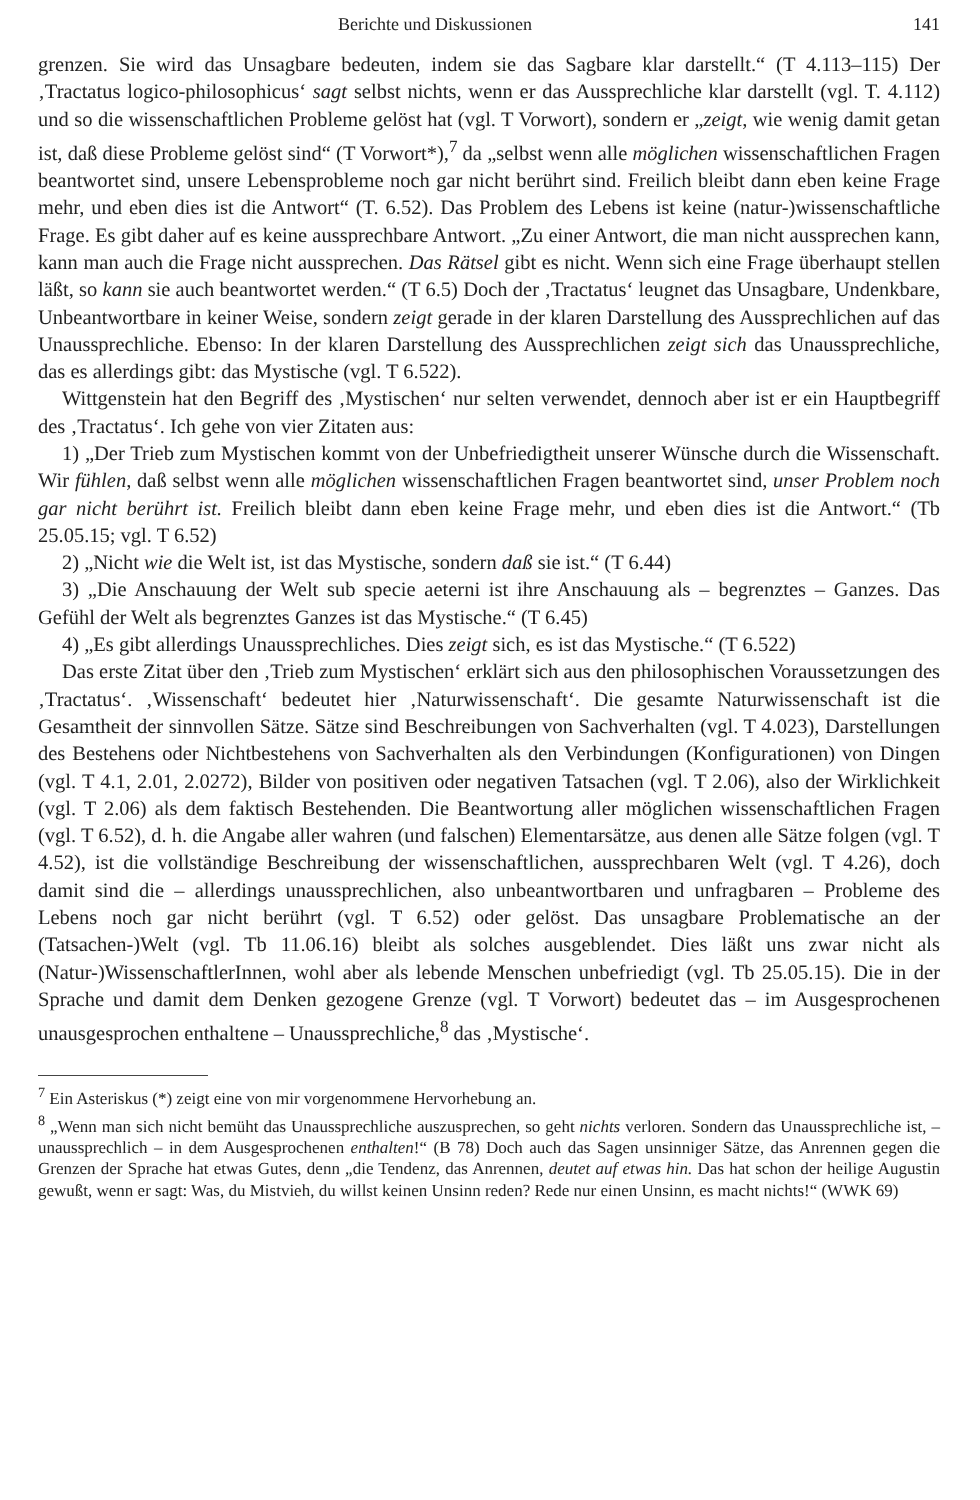Berichte und Diskussionen 141
grenzen. Sie wird das Unsagbare bedeuten, indem sie das Sagbare klar darstellt.“ (T 4.113–115) Der ‚Tractatus logico-philosophicus‘ sagt selbst nichts, wenn er das Aussprechliche klar darstellt (vgl. T. 4.112) und so die wissenschaftlichen Probleme gelöst hat (vgl. T Vorwort), sondern er „zeigt, wie wenig damit getan ist, daß diese Probleme gelöst sind“ (T Vorwort*),<sup>7</sup> da „selbst wenn alle möglichen wissenschaftlichen Fragen beantwortet sind, unsere Lebensprobleme noch gar nicht berührt sind. Freilich bleibt dann eben keine Frage mehr, und eben dies ist die Antwort“ (T. 6.52). Das Problem des Lebens ist keine (natur-)wissenschaftliche Frage. Es gibt daher auf es keine aussprechbare Antwort. „Zu einer Antwort, die man nicht aussprechen kann, kann man auch die Frage nicht aussprechen. Das Rätsel gibt es nicht. Wenn sich eine Frage überhaupt stellen läßt, so kann sie auch beantwortet werden.“ (T 6.5) Doch der ‚Tractatus‘ leugnet das Unsagbare, Undenkbare, Unbeantwortbare in keiner Weise, sondern zeigt gerade in der klaren Darstellung des Aussprechlichen auf das Unaussprechliche. Ebenso: In der klaren Darstellung des Aussprechlichen zeigt sich das Unaussprechliche, das es allerdings gibt: das Mystische (vgl. T 6.522).
Wittgenstein hat den Begriff des ‚Mystischen‘ nur selten verwendet, dennoch aber ist er ein Hauptbegriff des ‚Tractatus‘. Ich gehe von vier Zitaten aus:
1) „Der Trieb zum Mystischen kommt von der Unbefriedigtheit unserer Wünsche durch die Wissenschaft. Wir fühlen, daß selbst wenn alle möglichen wissenschaftlichen Fragen beantwortet sind, unser Problem noch gar nicht berührt ist. Freilich bleibt dann eben keine Frage mehr, und eben dies ist die Antwort.“ (Tb 25.05.15; vgl. T 6.52)
2) „Nicht wie die Welt ist, ist das Mystische, sondern daß sie ist.“ (T 6.44)
3) „Die Anschauung der Welt sub specie aeterni ist ihre Anschauung als – begrenztes – Ganzes. Das Gefühl der Welt als begrenztes Ganzes ist das Mystische.“ (T 6.45)
4) „Es gibt allerdings Unaussprechliches. Dies zeigt sich, es ist das Mystische.“ (T 6.522)
Das erste Zitat über den ‚Trieb zum Mystischen‘ erklärt sich aus den philosophischen Voraussetzungen des ‚Tractatus‘. ‚Wissenschaft‘ bedeutet hier ‚Naturwissenschaft‘. Die gesamte Naturwissenschaft ist die Gesamtheit der sinnvollen Sätze. Sätze sind Beschreibungen von Sachverhalten (vgl. T 4.023), Darstellungen des Bestehens oder Nichtbestehens von Sachverhalten als den Verbindungen (Konfigurationen) von Dingen (vgl. T 4.1, 2.01, 2.0272), Bilder von positiven oder negativen Tatsachen (vgl. T 2.06), also der Wirklichkeit (vgl. T 2.06) als dem faktisch Bestehenden. Die Beantwortung aller möglichen wissenschaftlichen Fragen (vgl. T 6.52), d. h. die Angabe aller wahren (und falschen) Elementarsätze, aus denen alle Sätze folgen (vgl. T 4.52), ist die vollständige Beschreibung der wissenschaftlichen, aussprechbaren Welt (vgl. T 4.26), doch damit sind die – allerdings unaussprechlichen, also unbeantwortbaren und unfragbaren – Probleme des Lebens noch gar nicht berührt (vgl. T 6.52) oder gelöst. Das unsagbare Problematische an der (Tatsachen-)Welt (vgl. Tb 11.06.16) bleibt als solches ausgeblendet. Dies läßt uns zwar nicht als (Natur-)WissenschaftlerInnen, wohl aber als lebende Menschen unbefriedigt (vgl. Tb 25.05.15). Die in der Sprache und damit dem Denken gezogene Grenze (vgl. T Vorwort) bedeutet das – im Ausgesprochenen unausgesprochen enthaltene – Unaussprechliche,<sup>8</sup> das ‚Mystische‘.
<sup>7</sup> Ein Asteriskus (*) zeigt eine von mir vorgenommene Hervorhebung an.
<sup>8</sup> „Wenn man sich nicht bemüht das Unaussprechliche auszusprechen, so geht nichts verloren. Sondern das Unaussprechliche ist, – unaussprechlich – in dem Ausgesprochenen enthalten!“ (B 78) Doch auch das Sagen unsinniger Sätze, das Anrennen gegen die Grenzen der Sprache hat etwas Gutes, denn „die Tendenz, das Anrennen, deutet auf etwas hin. Das hat schon der heilige Augustin gewußt, wenn er sagt: Was, du Mistvieh, du willst keinen Unsinn reden? Rede nur einen Unsinn, es macht nichts!“ (WWK 69)